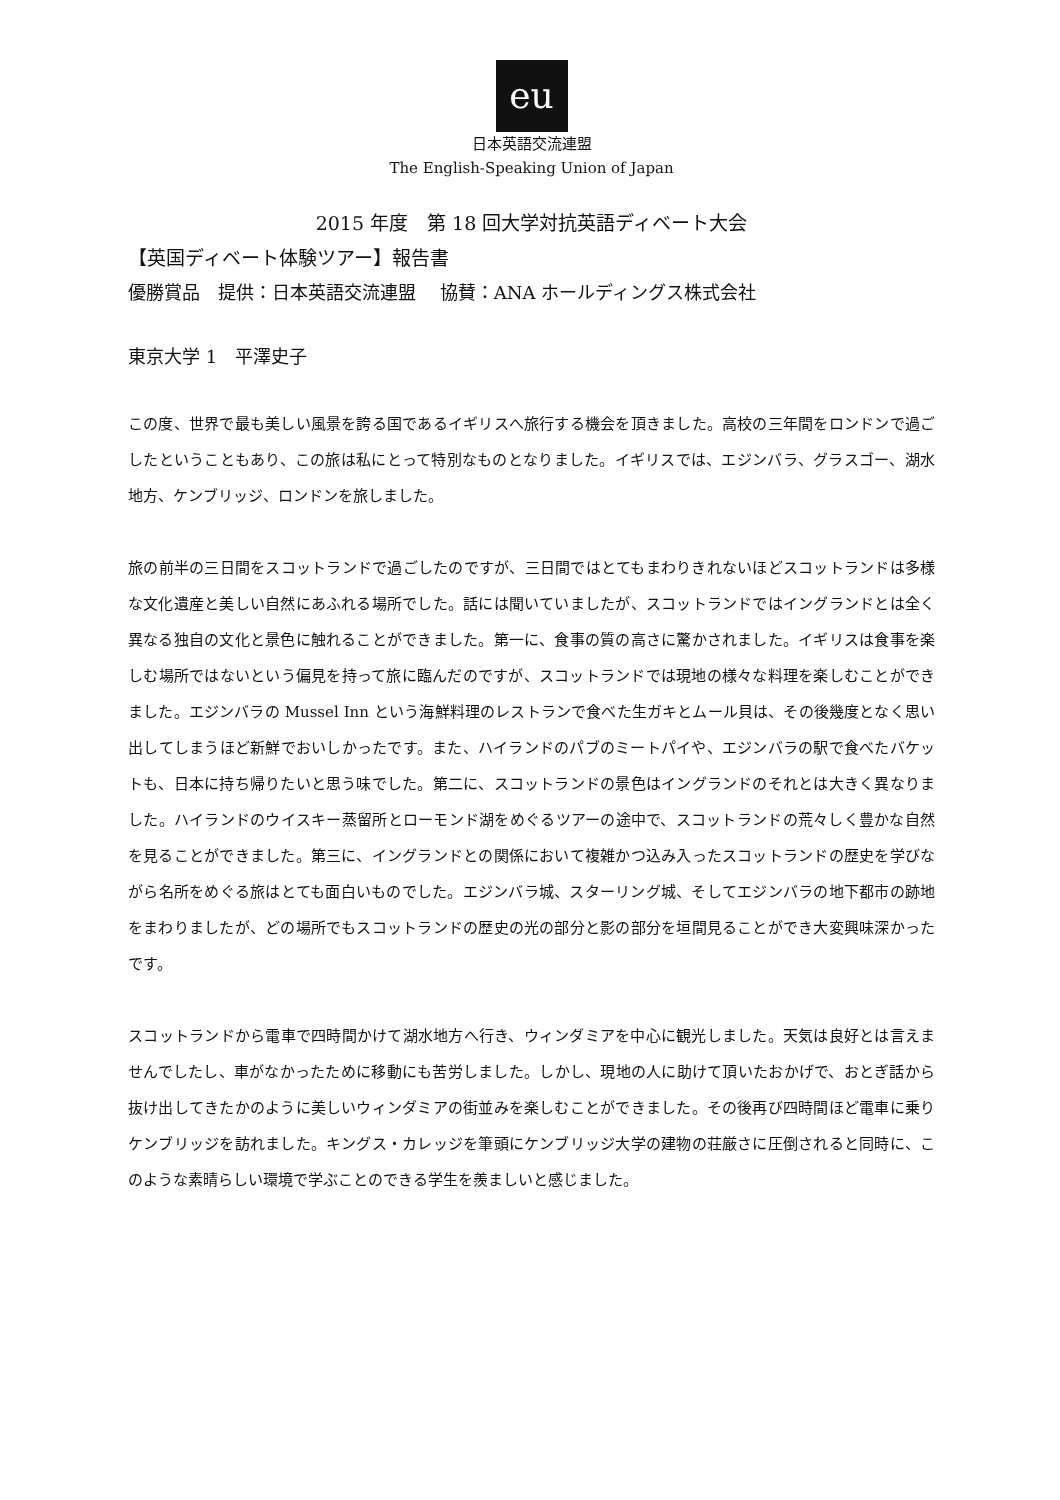eu
日本英語交流連盟
The English-Speaking Union of Japan
2015 年度　第 18 回大学対抗英語ディベート大会
【英国ディベート体験ツアー】報告書
優勝賞品　提供：日本英語交流連盟　 協賛：ANA ホールディングス株式会社
東京大学 1　平澤史子
この度、世界で最も美しい風景を誇る国であるイギリスへ旅行する機会を頂きました。高校の三年間をロンドンで過ごしたということもあり、この旅は私にとって特別なものとなりました。イギリスでは、エジンバラ、グラスゴー、湖水地方、ケンブリッジ、ロンドンを旅しました。
旅の前半の三日間をスコットランドで過ごしたのですが、三日間ではとてもまわりきれないほどスコットランドは多様な文化遺産と美しい自然にあふれる場所でした。話には聞いていましたが、スコットランドではイングランドとは全く異なる独自の文化と景色に触れることができました。第一に、食事の質の高さに驚かされました。イギリスは食事を楽しむ場所ではないという偏見を持って旅に臨んだのですが、スコットランドでは現地の様々な料理を楽しむことができました。エジンバラの Mussel Inn という海鮮料理のレストランで食べた生ガキとムール貝は、その後幾度となく思い出してしまうほど新鮮でおいしかったです。また、ハイランドのパブのミートパイや、エジンバラの駅で食べたバケットも、日本に持ち帰りたいと思う味でした。第二に、スコットランドの景色はイングランドのそれとは大きく異なりました。ハイランドのウイスキー蒸留所とローモンド湖をめぐるツアーの途中で、スコットランドの荒々しく豊かな自然を見ることができました。第三に、イングランドとの関係において複雑かつ込み入ったスコットランドの歴史を学びながら名所をめぐる旅はとても面白いものでした。エジンバラ城、スターリング城、そしてエジンバラの地下都市の跡地をまわりましたが、どの場所でもスコットランドの歴史の光の部分と影の部分を垣間見ることができ大変興味深かったです。
スコットランドから電車で四時間かけて湖水地方へ行き、ウィンダミアを中心に観光しました。天気は良好とは言えませんでしたし、車がなかったために移動にも苦労しました。しかし、現地の人に助けて頂いたおかげで、おとぎ話から抜け出してきたかのように美しいウィンダミアの街並みを楽しむことができました。その後再び四時間ほど電車に乗りケンブリッジを訪れました。キングス・カレッジを筆頭にケンブリッジ大学の建物の荘厳さに圧倒されると同時に、このような素晴らしい環境で学ぶことのできる学生を羨ましいと感じました。